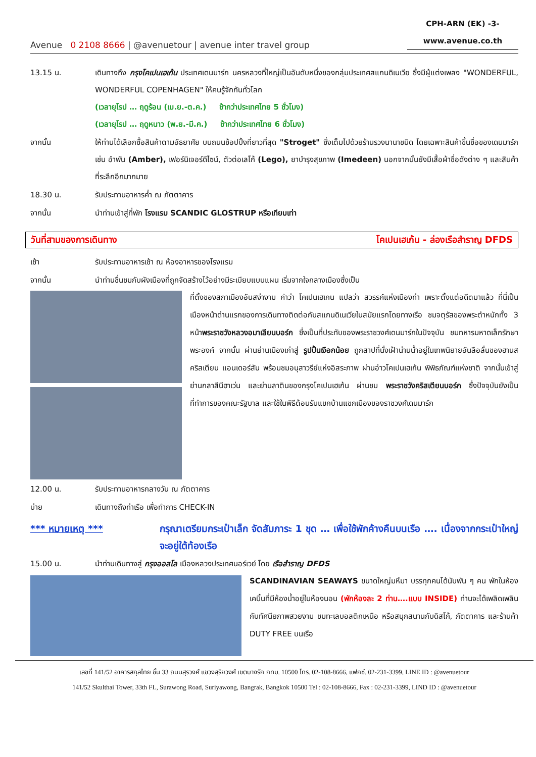Avenue 0 2108 8666 | @avenuetour | avenue inter travel group
CPH-ARN (EK) -3-
www.avenue.co.th
13.15 น. เดินทางถึง กรุงโคเปนเฮเก้น ประเทศเดนมาร์ก นครหลวงที่ใหญ่เป็นอันดับหนึ่งของกลุ่มประเทศสแกนดิเนเวีย ซึ่งมีผู้แต่งเพลง "WONDERFUL, WONDERFUL COPENHAGEN" ให้คนรู้จักกันทั่วโลก
(เวลายุโรป … ฤดูร้อน (เม.ย.-ต.ค.) ช้ากว่าประเทศไทย 5 ชั่วโมง)
(เวลายุโรป … ฤดูหนาว (พ.ย.-มี.ค.) ช้ากว่าประเทศไทย 6 ชั่วโมง)
จากนั้น ให้ท่านได้เลือกซื้อสินค้าตามอัธยาศัย บนถนนช้อปปิ้งที่ยาวที่สุด "Stroget" ซึ่งเต็มไปด้วยร้านรวงนานาชนิด โดยเฉพาะสินค้าขึ้นชื่อของเดนมาร์ก เช่น อำพัน (Amber), เฟอร์นิเจอร์ดีไซน์, ตัวต่อเลโก้ (Lego), ยาบำรุงสุขภาพ (Imedeen) นอกจากนั้นยังมีเสื้อผ้าชื่อดังต่าง ๆ และสินค้าที่ระลึกอีกมากมาย
18.30 น. รับประทานอาหารค่ำ ณ ภัตตาคาร
จากนั้น นำท่านเข้าสู่ที่พัก โรงแรม SCANDIC GLOSTRUP หรือเทียบเท่า
วันที่สามของการเดินทาง โคเปนเฮเก้น - ล่องเรือสำราญ DFDS
เช้า รับประทานอาหารเช้า ณ ห้องอาหารของโรงแรม
จากนั้น นำท่านชื่นชมกับผังเมืองที่ถูกจัดสร้างไว้อย่างมีระเบียบแบบแผน เริ่มจากใจกลางเมืองซึ่งเป็น
ที่ตั้งของสภาเมืองอันสง่างาม คำว่า โคเปนเฮเกน แปลว่า สวรรค์แห่งเมืองท่า เพราะตั้งแต่อดีตมาแล้ว ที่นี่เป็นเมืองหน้าด่านแรกของการเดินทางติดต่อกับสแกนดิเนเวียในสมัยแรกโดยทางเรือ ชมจตุรัสของพระตำหนักทั้ง 3 หน้าพระราชวังหลวงอมาเลียนบอร์ก ซึ่งเป็นที่ประทับของพระราชวงศ์เดนมาร์กในปัจจุบัน ชมทหารมหาดเล็กรักษาพระองค์ จากนั้น ผ่านย่านเมืองเก่าสู่ รูปปั้นเงือกน้อย ถูกสาปที่นั่งเฝ้าน่านน้ำอยู่ในเทพนิยายอันลือลั่นของฮานสคริสเตียน แอนเดอร์สัน พร้อมชมอนุสาวรีย์แห่งอิสระภาพ ผ่านอ่าวโคเปนเฮเก้น พิพิธภัณฑ์แห่งชาติ จากนั้นเข้าสู่ย่านกลาสีนีฮาเว่น และย่านลาตินของกรุงโคเปนเฮเก้น ผ่านชม พระราชวังคริสเตียนบอร์ก ซึ่งปัจจุบันยังเป็นที่ทำการของคณะรัฐบาล และใช้ในพิธีต้อนรับแขกบ้านแขกเมืองของราชวงศ์เดนมาร์ก
12.00 น. รับประทานอาหารกลางวัน ณ ภัตตาคาร
บ่าย เดินทางถึงท่าเรือ เพื่อทำการ CHECK-IN
*** หมายเหตุ *** กรุณาเตรียมกระเป๋าเล็ก จัดสัมภาระ 1 ชุด … เพื่อใช้พักค้างคืนบนเรือ …. เนื่องจากกระเป๋าใหญ่จะอยู่ใต้ท้องเรือ
15.00 น. นำท่านเดินทางสู่ กรุงออสโล เมืองหลวงประเทศนอร์เวย์ โดย เรือสำราญ DFDS
SCANDINAVIAN SEAWAYS ขนาดใหญ่มหึมา บรรทุกคนได้นับพัน ๆ คน พักในห้องเคบิ้นที่มีห้องน้ำอยู่ในห้องนอน (พักห้องละ 2 ท่าน….แบบ INSIDE) ท่านจะได้เพลิดเพลินกับทัศนียภาพสวยงาม ชมทะเลบอลติกเหนือ หรือสนุกสนานกับดิสโก้, ภัตตาคาร และร้านค้า DUTY FREE บนเรือ
เลขที่ 141/52 อาคารสกุลไทย ชั้น 33 ถนนสุรวงศ์ แขวงสุริยวงศ์ เขตบางรัก กทม. 10500 โทร. 02-108-8666, แฟกซ์. 02-231-3399, LINE ID : @avenuetour
141/52 Skulthai Tower, 33th FL, Surawong Road, Suriyawong, Bangrak, Bangkok 10500 Tel : 02-108-8666, Fax : 02-231-3399, LIND ID : @avenuetour